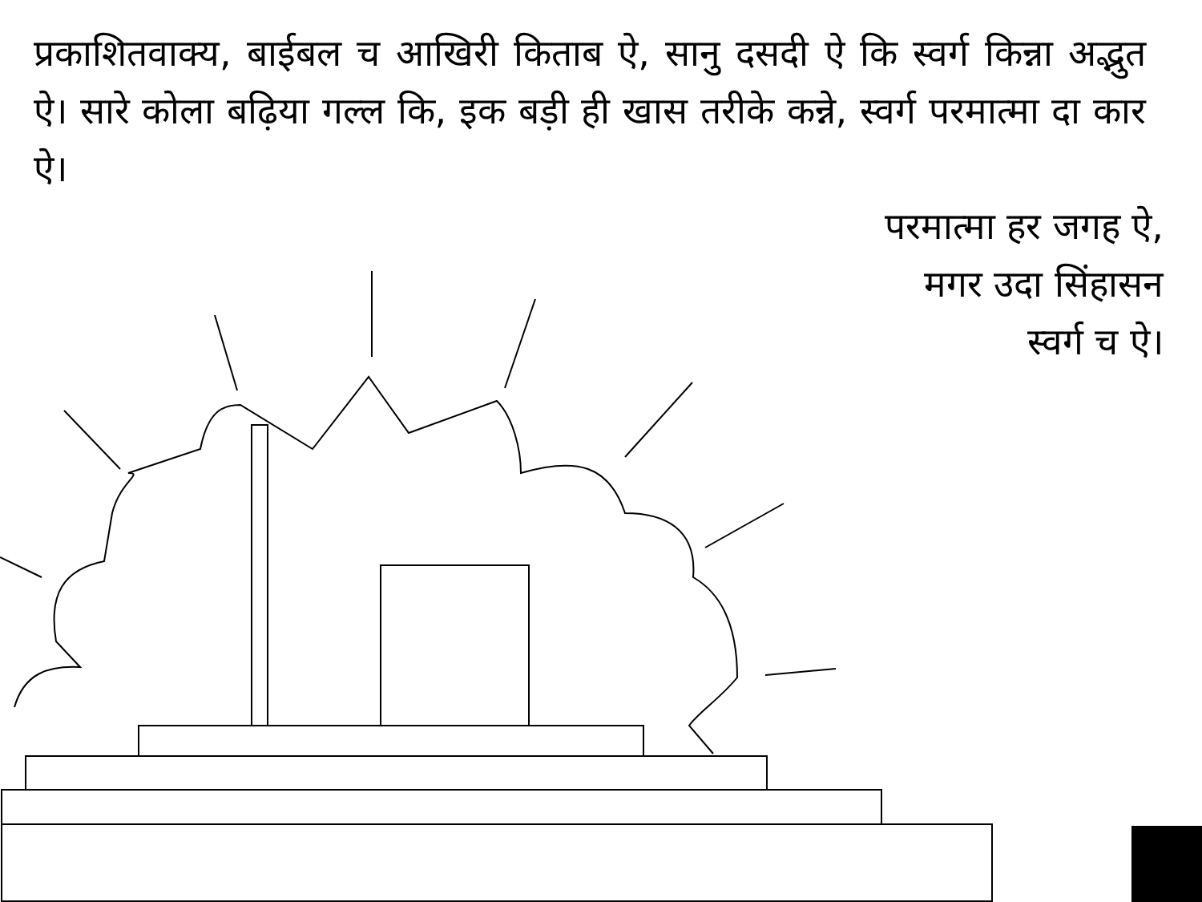प्रकाशितवाक्य, बाईबल च आखिरी किताब ऐ, सानु दसदी ऐ कि स्वर्ग किन्ना अद्भुत ऐ। सारे कोला बढ़िया गल्ल कि, इक बड़ी ही खास तरीके कन्ने, स्वर्ग परमात्मा दा कार ऐ।
परमात्मा हर जगह ऐ,
मगर उदा सिंहासन
स्वर्ग च ऐ।